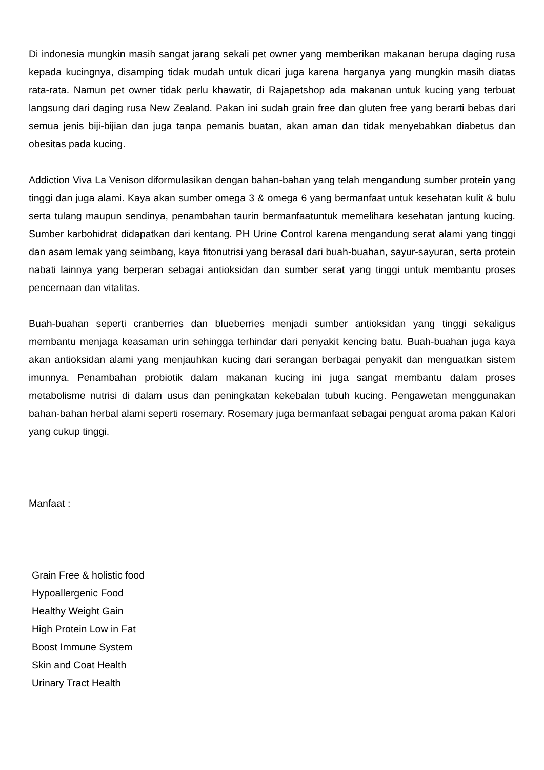Di indonesia mungkin masih sangat jarang sekali pet owner yang memberikan makanan berupa daging rusa kepada kucingnya, disamping tidak mudah untuk dicari juga karena harganya yang mungkin masih diatas rata-rata. Namun pet owner tidak perlu khawatir, di Rajapetshop ada makanan untuk kucing yang terbuat langsung dari daging rusa New Zealand. Pakan ini sudah grain free dan gluten free yang berarti bebas dari semua jenis biji-bijian dan juga tanpa pemanis buatan, akan aman dan tidak menyebabkan diabetus dan obesitas pada kucing.
Addiction Viva La Venison diformulasikan dengan bahan-bahan yang telah mengandung sumber protein yang tinggi dan juga alami. Kaya akan sumber omega 3 & omega 6 yang bermanfaat untuk kesehatan kulit & bulu serta tulang maupun sendinya, penambahan taurin bermanfaatuntuk memelihara kesehatan jantung kucing. Sumber karbohidrat didapatkan dari kentang. PH Urine Control karena mengandung serat alami yang tinggi dan asam lemak yang seimbang, kaya fitonutrisi yang berasal dari buah-buahan, sayur-sayuran, serta protein nabati lainnya yang berperan sebagai antioksidan dan sumber serat yang tinggi untuk membantu proses pencernaan dan vitalitas.
Buah-buahan seperti cranberries dan blueberries menjadi sumber antioksidan yang tinggi sekaligus membantu menjaga keasaman urin sehingga terhindar dari penyakit kencing batu. Buah-buahan juga kaya akan antioksidan alami yang menjauhkan kucing dari serangan berbagai penyakit dan menguatkan sistem imunnya. Penambahan probiotik dalam makanan kucing ini juga sangat membantu dalam proses metabolisme nutrisi di dalam usus dan peningkatan kekebalan tubuh kucing. Pengawetan menggunakan bahan-bahan herbal alami seperti rosemary. Rosemary juga bermanfaat sebagai penguat aroma pakan Kalori yang cukup tinggi.
Manfaat :
Grain Free & holistic food
Hypoallergenic Food
Healthy Weight Gain
High Protein Low in Fat
Boost Immune System
Skin and Coat Health
Urinary Tract Health